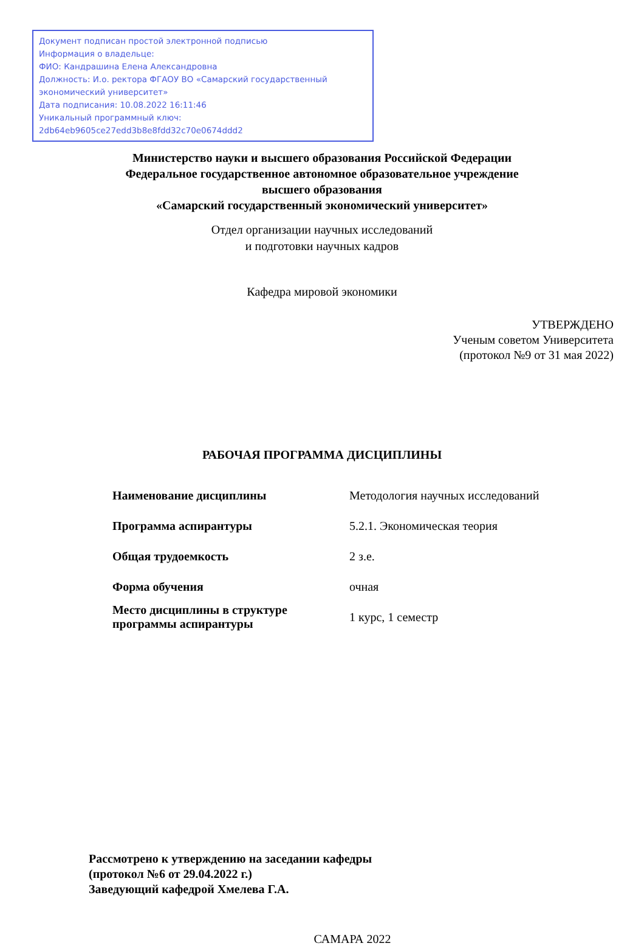Документ подписан простой электронной подписью
Информация о владельце:
ФИО: Кандрашина Елена Александровна
Должность: И.о. ректора ФГАОУ ВО «Самарский государственный экономический университет»
Дата подписания: 10.08.2022 16:11:46
Уникальный программный ключ:
2db64eb9605ce27edd3b8e8fdd32c70e0674ddd2
Министерство науки и высшего образования Российской Федерации
Федеральное государственное автономное образовательное учреждение
высшего образования
«Самарский государственный экономический университет»
Отдел организации научных исследований
и подготовки научных кадров
Кафедра мировой экономики
УТВЕРЖДЕНО
Ученым советом Университета
(протокол №9 от 31 мая 2022)
РАБОЧАЯ ПРОГРАММА ДИСЦИПЛИНЫ
| Наименование дисциплины | Методология научных исследований |
| Программа аспирантуры | 5.2.1. Экономическая теория |
| Общая трудоемкость | 2 з.е. |
| Форма обучения | очная |
| Место дисциплины в структуре программы аспирантуры | 1 курс, 1 семестр |
Рассмотрено к утверждению на заседании кафедры
(протокол №6 от 29.04.2022 г.)
Заведующий кафедрой Хмелева Г.А.
САМАРА 2022